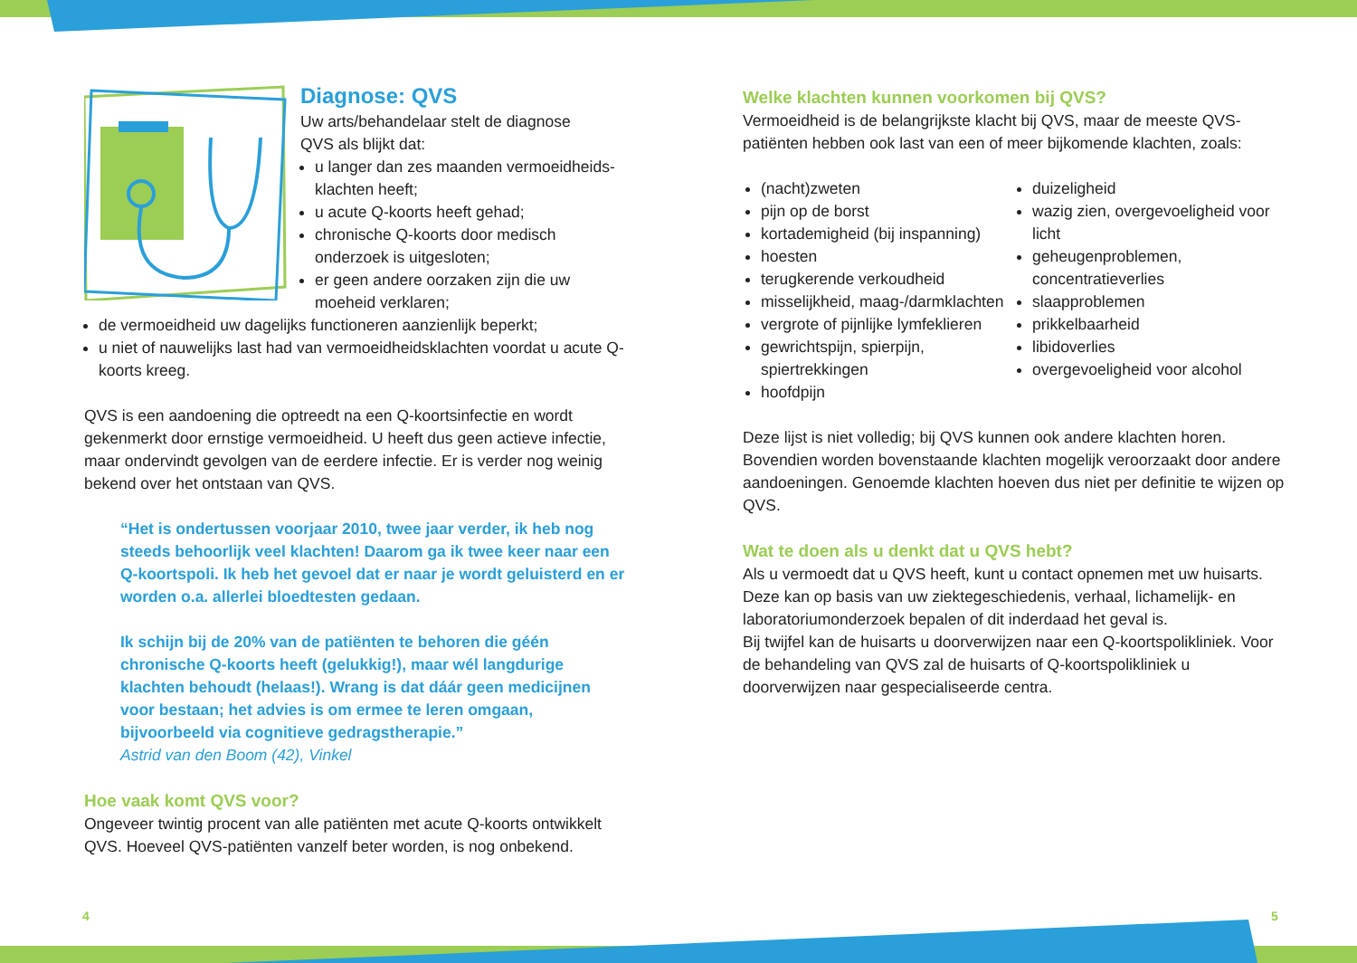Diagnose: QVS
Uw arts/behandelaar stelt de diagnose
QVS als blijkt dat:
u langer dan zes maanden vermoeidheids-klachten heeft;
u acute Q-koorts heeft gehad;
chronische Q-koorts door medisch onderzoek is uitgesloten;
er geen andere oorzaken zijn die uw moeheid verklaren;
de vermoeidheid uw dagelijks functioneren aanzienlijk beperkt;
u niet of nauwelijks last had van vermoeidheidsklachten voordat u acute Q-koorts kreeg.
QVS is een aandoening die optreedt na een Q-koortsinfectie en wordt gekenmerkt door ernstige vermoeidheid. U heeft dus geen actieve infectie, maar ondervindt gevolgen van de eerdere infectie. Er is verder nog weinig bekend over het ontstaan van QVS.
“Het is ondertussen voorjaar 2010, twee jaar verder, ik heb nog steeds behoorlijk veel klachten! Daarom ga ik twee keer naar een Q-koortspoli. Ik heb het gevoel dat er naar je wordt geluisterd en er worden o.a. allerlei bloedtesten gedaan.
Ik schijn bij de 20% van de patiënten te behoren die géén chronische Q-koorts heeft (gelukkig!), maar wél langdurige klachten behoudt (helaas!). Wrang is dat dáár geen medicijnen voor bestaan; het advies is om ermee te leren omgaan, bijvoorbeeld via cognitieve gedragstherapie.”
Astrid van den Boom (42), Vinkel
Hoe vaak komt QVS voor?
Ongeveer twintig procent van alle patiënten met acute Q-koorts ontwikkelt QVS. Hoeveel QVS-patiënten vanzelf beter worden, is nog onbekend.
Welke klachten kunnen voorkomen bij QVS?
Vermoeidheid is de belangrijkste klacht bij QVS, maar de meeste QVS-patiënten hebben ook last van een of meer bijkomende klachten, zoals:
(nacht)zweten
pijn op de borst
kortademigheid (bij inspanning)
hoesten
terugkerende verkoudheid
misselijkheid, maag-/darmklachten
vergrote of pijnlijke lymfeklieren
gewrichtspijn, spierpijn, spiertrekkingen
hoofdpijn
duizeligheid
wazig zien, overgevoeligheid voor licht
geheugenproblemen, concentratieverlies
slaapproblemen
prikkelbaarheid
libidoverlies
overgevoeligheid voor alcohol
Deze lijst is niet volledig; bij QVS kunnen ook andere klachten horen. Bovendien worden bovenstaande klachten mogelijk veroorzaakt door andere aandoeningen. Genoemde klachten hoeven dus niet per definitie te wijzen op QVS.
Wat te doen als u denkt dat u QVS hebt?
Als u vermoedt dat u QVS heeft, kunt u contact opnemen met uw huisarts. Deze kan op basis van uw ziektegeschiedenis, verhaal, lichamelijk- en laboratoriumonderzoek bepalen of dit inderdaad het geval is.
Bij twijfel kan de huisarts u doorverwijzen naar een Q-koortspolikliniek. Voor de behandeling van QVS zal de huisarts of Q-koortspolikliniek u doorverwijzen naar gespecialiseerde centra.
4 5